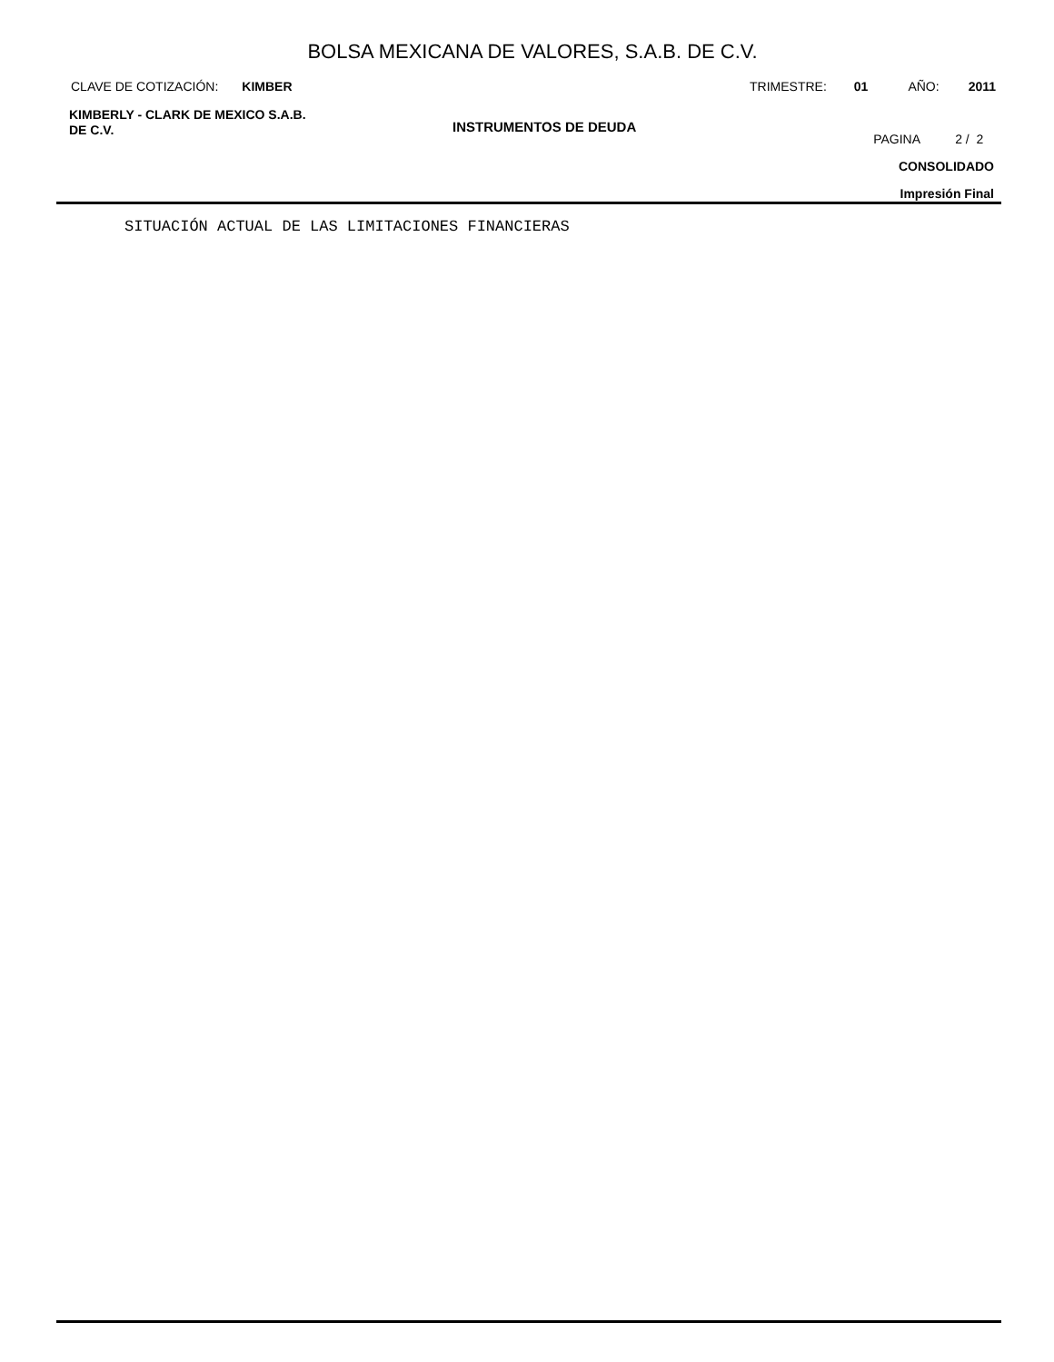BOLSA MEXICANA DE VALORES, S.A.B. DE C.V.
CLAVE DE COTIZACIÓN: KIMBER TRIMESTRE: 01 AÑO: 2011
KIMBERLY - CLARK DE MEXICO S.A.B.
DE C.V.
INSTRUMENTOS DE DEUDA
PAGINA 2 / 2
CONSOLIDADO
Impresión Final
SITUACIÓN ACTUAL DE LAS LIMITACIONES FINANCIERAS